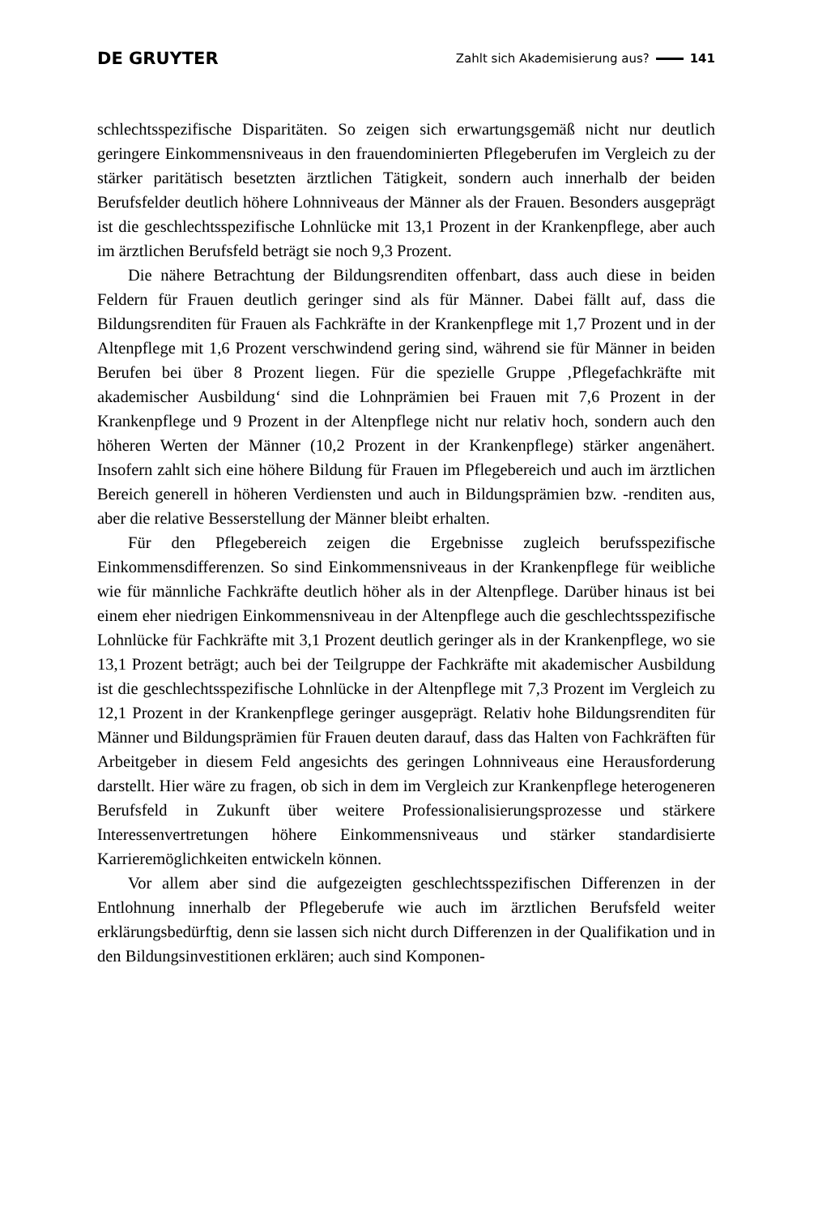DE GRUYTER Zahlt sich Akademisierung aus? 141
schlechtsspezifische Disparitäten. So zeigen sich erwartungsgemäß nicht nur deutlich geringere Einkommensniveaus in den frauendominierten Pflegeberufen im Vergleich zu der stärker paritätisch besetzten ärztlichen Tätigkeit, sondern auch innerhalb der beiden Berufsfelder deutlich höhere Lohnniveaus der Männer als der Frauen. Besonders ausgeprägt ist die geschlechtsspezifische Lohnlücke mit 13,1 Prozent in der Krankenpflege, aber auch im ärztlichen Berufsfeld beträgt sie noch 9,3 Prozent.
Die nähere Betrachtung der Bildungsrenditen offenbart, dass auch diese in beiden Feldern für Frauen deutlich geringer sind als für Männer. Dabei fällt auf, dass die Bildungsrenditen für Frauen als Fachkräfte in der Krankenpflege mit 1,7 Prozent und in der Altenpflege mit 1,6 Prozent verschwindend gering sind, während sie für Männer in beiden Berufen bei über 8 Prozent liegen. Für die spezielle Gruppe ‚Pflegefachkräfte mit akademischer Ausbildung‘ sind die Lohnprämien bei Frauen mit 7,6 Prozent in der Krankenpflege und 9 Prozent in der Altenpflege nicht nur relativ hoch, sondern auch den höheren Werten der Männer (10,2 Prozent in der Krankenpflege) stärker angenähert. Insofern zahlt sich eine höhere Bildung für Frauen im Pflegebereich und auch im ärztlichen Bereich generell in höheren Verdiensten und auch in Bildungsprämien bzw. -renditen aus, aber die relative Besserstellung der Männer bleibt erhalten.
Für den Pflegebereich zeigen die Ergebnisse zugleich berufsspezifische Einkommensdifferenzen. So sind Einkommensniveaus in der Krankenpflege für weibliche wie für männliche Fachkräfte deutlich höher als in der Altenpflege. Darüber hinaus ist bei einem eher niedrigen Einkommensniveau in der Altenpflege auch die geschlechtsspezifische Lohnlücke für Fachkräfte mit 3,1 Prozent deutlich geringer als in der Krankenpflege, wo sie 13,1 Prozent beträgt; auch bei der Teilgruppe der Fachkräfte mit akademischer Ausbildung ist die geschlechtsspezifische Lohnlücke in der Altenpflege mit 7,3 Prozent im Vergleich zu 12,1 Prozent in der Krankenpflege geringer ausgeprägt. Relativ hohe Bildungsrenditen für Männer und Bildungsprämien für Frauen deuten darauf, dass das Halten von Fachkräften für Arbeitgeber in diesem Feld angesichts des geringen Lohnniveaus eine Herausforderung darstellt. Hier wäre zu fragen, ob sich in dem im Vergleich zur Krankenpflege heterogeneren Berufsfeld in Zukunft über weitere Professionalisierungsprozesse und stärkere Interessenvertretungen höhere Einkommensniveaus und stärker standardisierte Karrieremöglichkeiten entwickeln können.
Vor allem aber sind die aufgezeigten geschlechtsspezifischen Differenzen in der Entlohnung innerhalb der Pflegeberufe wie auch im ärztlichen Berufsfeld weiter erklärungsbedürftig, denn sie lassen sich nicht durch Differenzen in der Qualifikation und in den Bildungsinvestitionen erklären; auch sind Komponen-